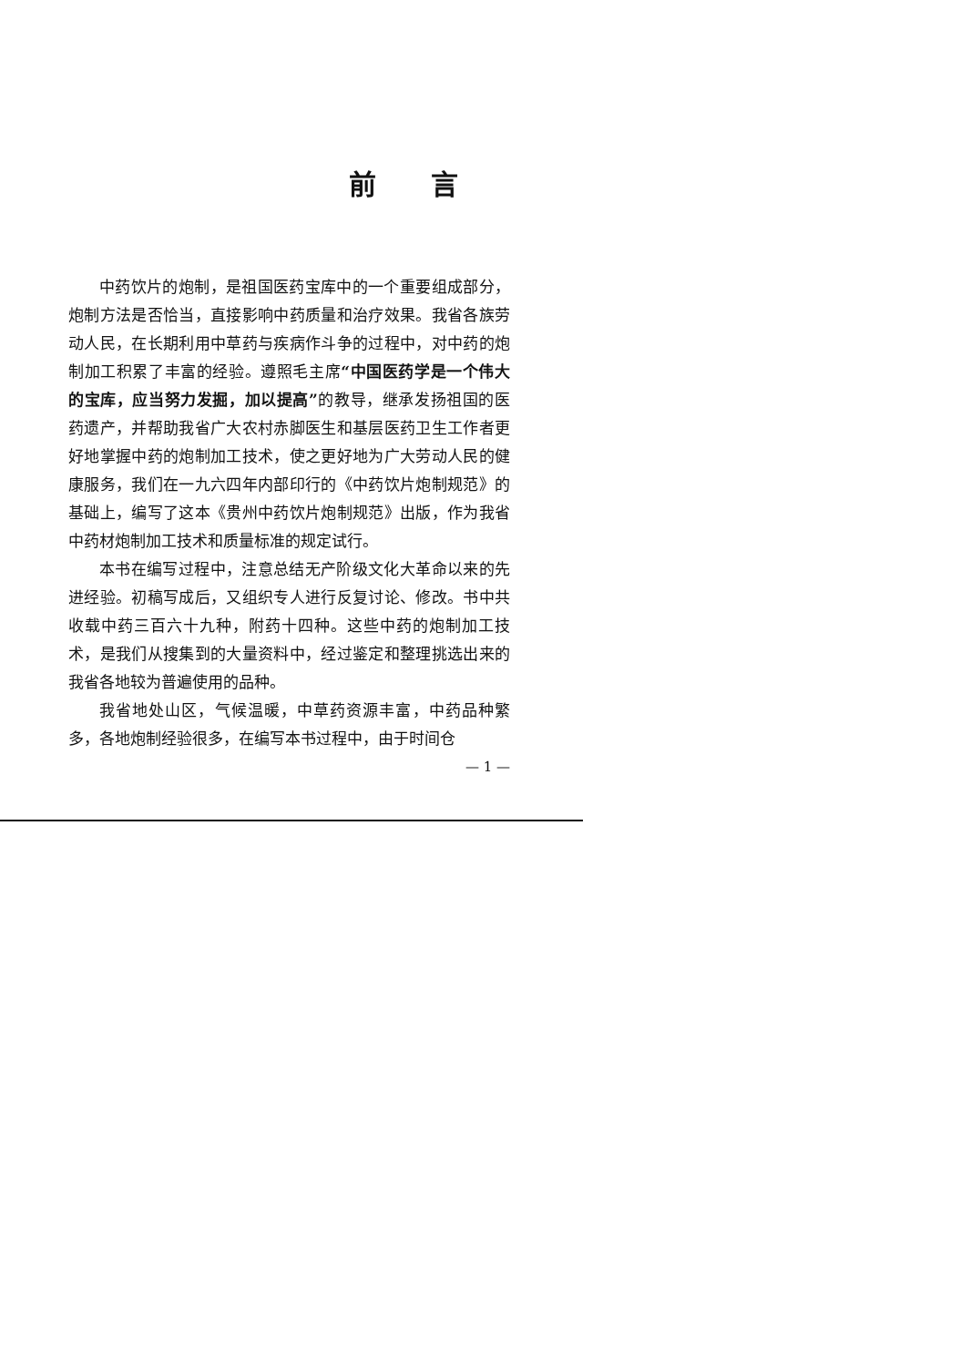前言
中药饮片的炮制，是祖国医药宝库中的一个重要组成部分，炮制方法是否恰当，直接影响中药质量和治疗效果。我省各族劳动人民，在长期利用中草药与疾病作斗争的过程中，对中药的炮制加工积累了丰富的经验。遵照毛主席“中国医药学是一个伟大的宝库，应当努力发掘，加以提高”的教导，继承发扬祖国的医药遗产，并帮助我省广大农村赤脚医生和基层医药卫生工作者更好地掌握中药的炮制加工技术，使之更好地为广大劳动人民的健康服务，我们在一九六四年内部印行的《中药饮片炮制规范》的基础上，编写了这本《贵州中药饮片炮制规范》出版，作为我省中药材炮制加工技术和质量标准的规定试行。
本书在编写过程中，注意总结无产阶级文化大革命以来的先进经验。初稿写成后，又组织专人进行反复讨论、修改。书中共收载中药三百六十九种，附药十四种。这些中药的炮制加工技术，是我们从搜集到的大量资料中，经过鉴定和整理挑选出来的我省各地较为普遍使用的品种。
我省地处山区，气候温暖，中草药资源丰富，中药品种繁多，各地炮制经验很多，在编写本书过程中，由于时间仓
— 1 —